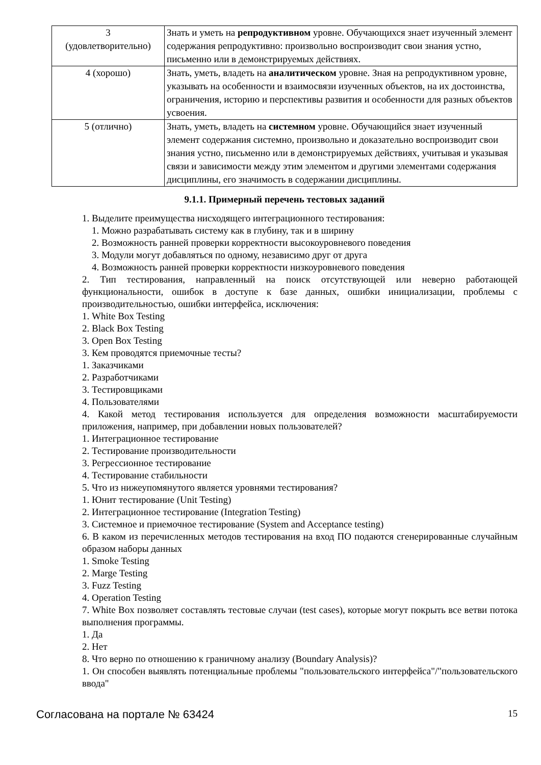| 3 (удовлетворительно) | Знать и уметь на репродуктивном уровне. Обучающихся знает изученный элемент содержания репродуктивно: произвольно воспроизводит свои знания устно, письменно или в демонстрируемых действиях. |
| 4 (хорошо) | Знать, уметь, владеть на аналитическом уровне. Зная на репродуктивном уровне, указывать на особенности и взаимосвязи изученных объектов, на их достоинства, ограничения, историю и перспективы развития и особенности для разных объектов усвоения. |
| 5 (отлично) | Знать, уметь, владеть на системном уровне. Обучающийся знает изученный элемент содержания системно, произвольно и доказательно воспроизводит свои знания устно, письменно или в демонстрируемых действиях, учитывая и указывая связи и зависимости между этим элементом и другими элементами содержания дисциплины, его значимость в содержании дисциплины. |
9.1.1. Примерный перечень тестовых заданий
1. Выделите преимущества нисходящего интеграционного тестирования:
1. Можно разрабатывать систему как в глубину, так и в ширину
2. Возможность ранней проверки корректности высокоуровневого поведения
3. Модули могут добавляться по одному, независимо друг от друга
4. Возможность ранней проверки корректности низкоуровневого поведения
2. Тип тестирования, направленный на поиск отсутствующей или неверно работающей функциональности, ошибок в доступе к базе данных, ошибки инициализации, проблемы с производительностью, ошибки интерфейса, исключения:
1. White Box Testing
2. Black Box Testing
3. Open Box Testing
3. Кем проводятся приемочные тесты?
1. Заказчиками
2. Разработчиками
3. Тестировщиками
4. Пользователями
4. Какой метод тестирования используется для определения возможности масштабируемости приложения, например, при добавлении новых пользователей?
1. Интеграционное тестирование
2. Тестирование производительности
3. Регрессионное тестирование
4. Тестирование стабильности
5. Что из нижеупомянутого является уровнями тестирования?
1. Юнит тестирование (Unit Testing)
2. Интеграционное тестирование (Integration Testing)
3. Системное и приемочное тестирование (System and Acceptance testing)
6. В каком из перечисленных методов тестирования на вход ПО подаются сгенерированные случайным образом наборы данных
1. Smoke Testing
2. Marge Testing
3. Fuzz Testing
4. Operation Testing
7. White Box позволяет составлять тестовые случаи (test cases), которые могут покрыть все ветви потока выполнения программы.
1. Да
2. Нет
8. Что верно по отношению к граничному анализу (Boundary Analysis)?
1. Он способен выявлять потенциальные проблемы "пользовательского интерфейса"/"пользовательского ввода"
Согласована на портале № 63424 15